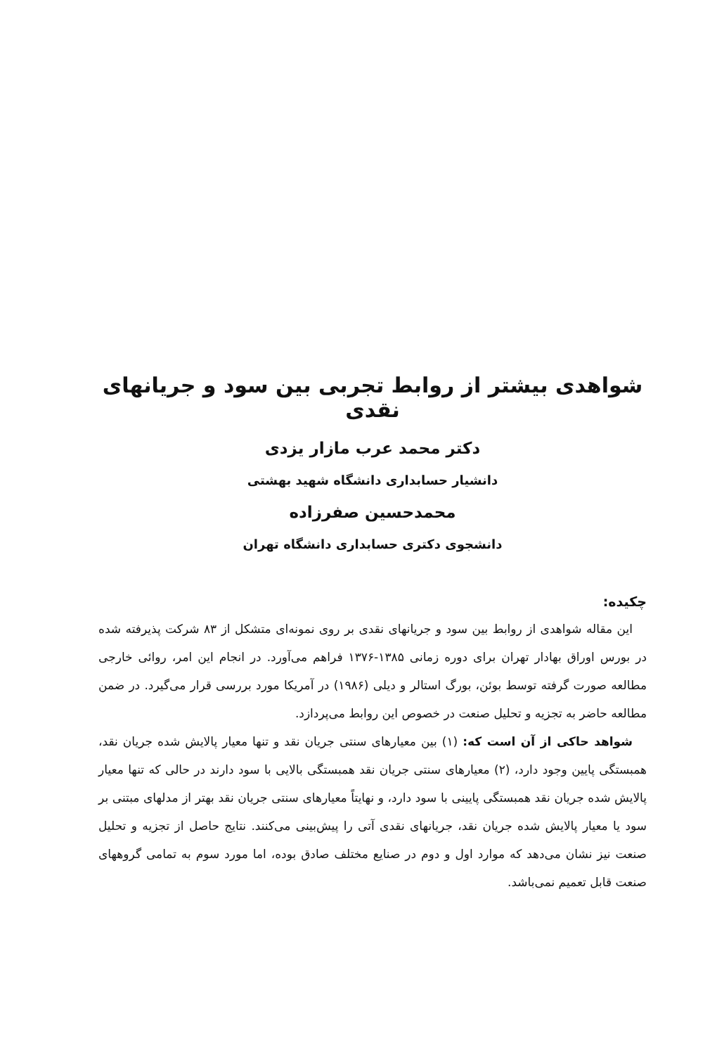شواهدی بیشتر از روابط تجربی بین سود و جریانهای نقدی
دکتر محمد عرب مازار یزدی
دانشیار حسابداری دانشگاه شهید بهشتی
محمدحسین صفرزاده
دانشجوی دکتری حسابداری دانشگاه تهران
چکیده:
این مقاله شواهدی از روابط بین سود و جریانهای نقدی بر روی نمونه‌ای متشکل از ۸۳ شرکت پذیرفته شده در بورس اوراق بهادار تهران برای دوره زمانی ۱۳۸۵-۱۳۷۶ فراهم می‌آورد. در انجام این امر، روائی خارجی مطالعه صورت گرفته توسط بوئن، بورگ استالر و دیلی (۱۹۸۶) در آمریکا مورد بررسی قرار می‌گیرد. در ضمن مطالعه حاضر به تجزیه و تحلیل صنعت در خصوص این روابط می‌پردازد.
شواهد حاکی از آن است که: (۱) بین معیارهای سنتی جریان نقد و تنها معیار پالایش شده جریان نقد، همبستگی پایین وجود دارد، (۲) معیارهای سنتی جریان نقد همبستگی بالایی با سود دارند در حالی که تنها معیار پالایش شده جریان نقد همبستگی پایینی با سود دارد، و نهایتاً معیارهای سنتی جریان نقد بهتر از مدلهای مبتنی بر سود یا معیار پالایش شده جریان نقد، جریانهای نقدی آتی را پیش‌بینی می‌کنند. نتایج حاصل از تجزیه و تحلیل صنعت نیز نشان می‌دهد که موارد اول و دوم در صنایع مختلف صادق بوده، اما مورد سوم به تمامی گروههای صنعت قابل تعمیم نمی‌باشد.